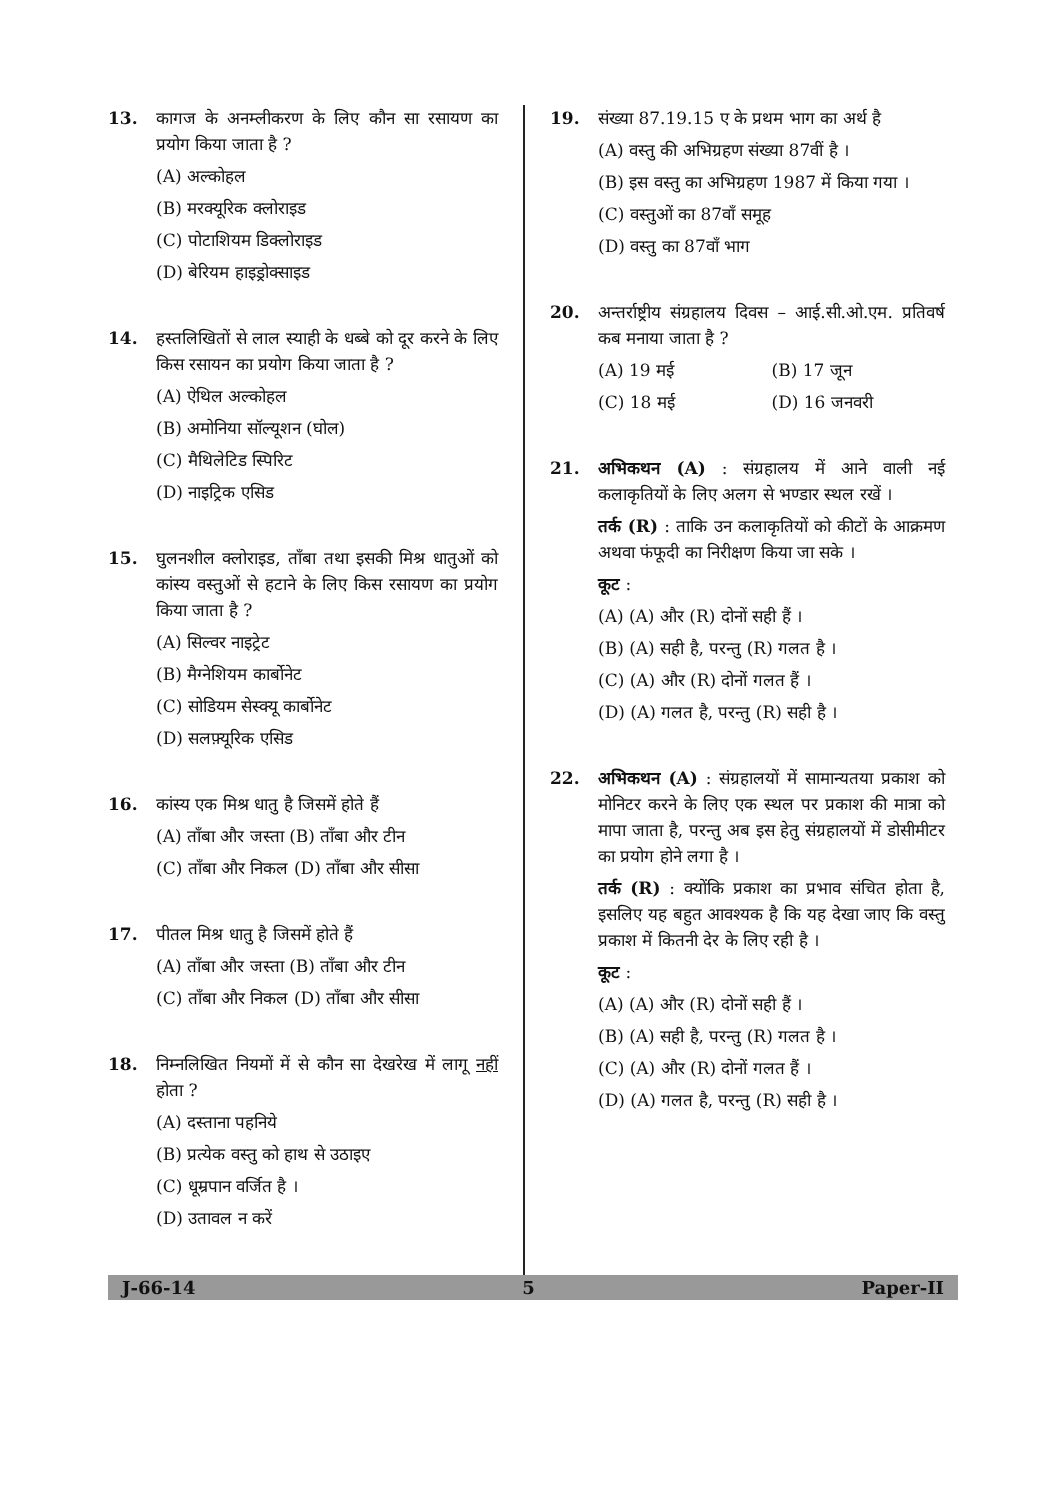13. कागज के अनम्लीकरण के लिए कौन सा रसायण का प्रयोग किया जाता है ?
(A) अल्कोहल
(B) मरक्यूरिक क्लोराइड
(C) पोटाशियम डिक्लोराइड
(D) बेरियम हाइड्रोक्साइड
14. हस्तलिखितों से लाल स्याही के धब्बे को दूर करने के लिए किस रसायन का प्रयोग किया जाता है ?
(A) ऐथिल अल्कोहल
(B) अमोनिया सॉल्यूशन (घोल)
(C) मैथिलेटिड स्पिरिट
(D) नाइट्रिक एसिड
15. घुलनशील क्लोराइड, ताँबा तथा इसकी मिश्र धातुओं को कांस्य वस्तुओं से हटाने के लिए किस रसायण का प्रयोग किया जाता है ?
(A) सिल्वर नाइट्रेट
(B) मैग्नेशियम कार्बोनेट
(C) सोडियम सेस्क्यू कार्बोनेट
(D) सलफ़्यूरिक एसिड
16. कांस्य एक मिश्र धातु है जिसमें होते हैं
(A) ताँबा और जस्ता (B) ताँबा और टीन
(C) ताँबा और निकल (D) ताँबा और सीसा
17. पीतल मिश्र धातु है जिसमें होते हैं
(A) ताँबा और जस्ता (B) ताँबा और टीन
(C) ताँबा और निकल (D) ताँबा और सीसा
18. निम्नलिखित नियमों में से कौन सा देखरेख में लागू नहीं होता ?
(A) दस्ताना पहनिये
(B) प्रत्येक वस्तु को हाथ से उठाइए
(C) धूम्रपान वर्जित है ।
(D) उतावल न करें
19. संख्या 87.19.15 ए के प्रथम भाग का अर्थ है
(A) वस्तु की अभिग्रहण संख्या 87वीं है ।
(B) इस वस्तु का अभिग्रहण 1987 में किया गया ।
(C) वस्तुओं का 87वाँ समूह
(D) वस्तु का 87वाँ भाग
20. अन्तर्राष्ट्रीय संग्रहालय दिवस – आई.सी.ओ.एम. प्रतिवर्ष कब मनाया जाता है ?
(A) 19 मई (B) 17 जून
(C) 18 मई (D) 16 जनवरी
21. अभिकथन (A) : संग्रहालय में आने वाली नई कलाकृतियों के लिए अलग से भण्डार स्थल रखें ।
तर्क (R) : ताकि उन कलाकृतियों को कीटों के आक्रमण अथवा फंफूदी का निरीक्षण किया जा सके ।
कूट :
(A) (A) और (R) दोनों सही हैं ।
(B) (A) सही है, परन्तु (R) गलत है ।
(C) (A) और (R) दोनों गलत हैं ।
(D) (A) गलत है, परन्तु (R) सही है ।
22. अभिकथन (A) : संग्रहालयों में सामान्यतया प्रकाश को मोनिटर करने के लिए एक स्थल पर प्रकाश की मात्रा को मापा जाता है, परन्तु अब इस हेतु संग्रहालयों में डोसीमीटर का प्रयोग होने लगा है ।
तर्क (R) : क्योंकि प्रकाश का प्रभाव संचित होता है, इसलिए यह बहुत आवश्यक है कि यह देखा जाए कि वस्तु प्रकाश में कितनी देर के लिए रही है ।
कूट :
(A) (A) और (R) दोनों सही हैं ।
(B) (A) सही है, परन्तु (R) गलत है ।
(C) (A) और (R) दोनों गलत हैं ।
(D) (A) गलत है, परन्तु (R) सही है ।
J-66-14 5 Paper-II